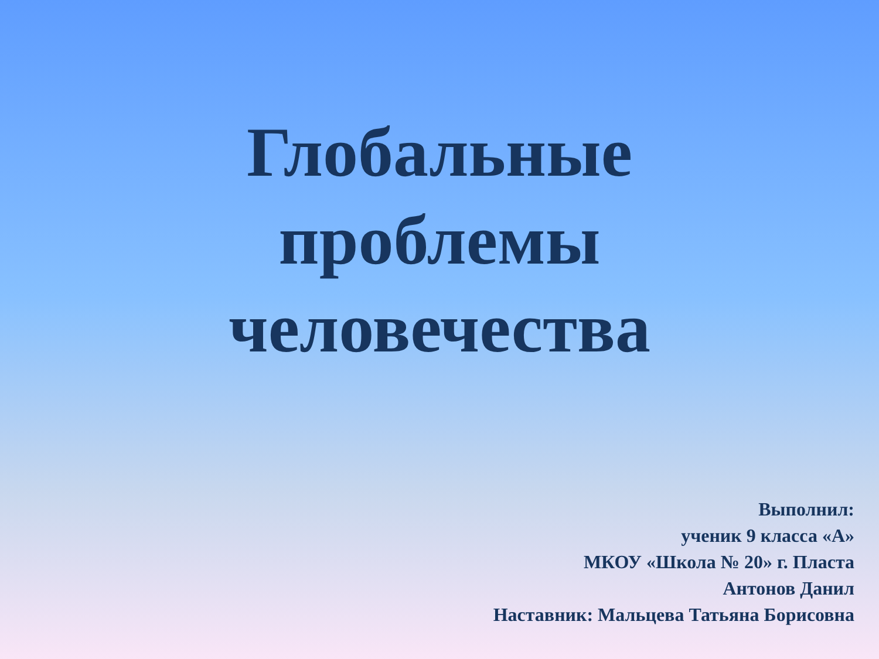Глобальные
проблемы
человечества
Выполнил:
ученик 9 класса «А»
МКОУ «Школа № 20» г. Пласта
Антонов Данил
Наставник: Мальцева Татьяна Борисовна